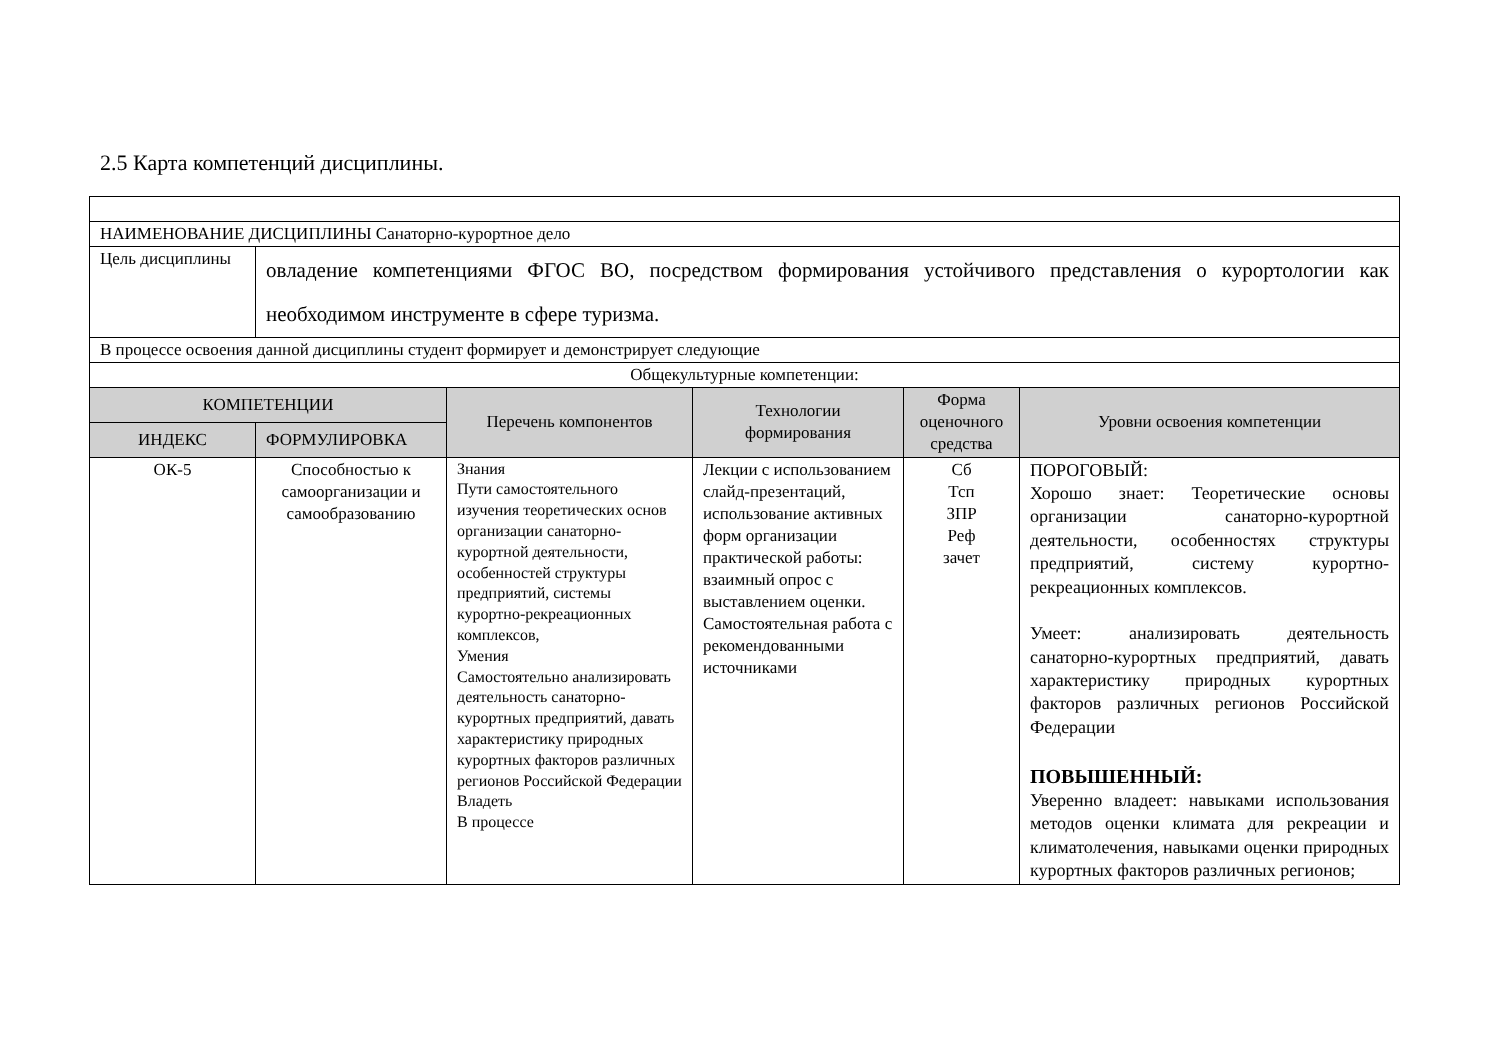2.5 Карта компетенций дисциплины.
| НАИМЕНОВАНИЕ ДИСЦИПЛИНЫ Санаторно-курортное дело | | | | | |
| Цель дисциплины | овладение компетенциями ФГОС ВО, посредством формирования устойчивого представления о курортологии как необходимом инструменте в сфере туризма. | | | | |
| В процессе освоения данной дисциплины студент формирует и демонстрирует следующие | | | | | |
| Общекультурные компетенции: | | | | | |
| КОМПЕТЕНЦИИ | | Перечень компонентов | Технологии формирования | Форма оценочного средства | Уровни освоения компетенции |
| ИНДЕКС | ФОРМУЛИРОВКА | | | | |
| ОК-5 | Способностью к самоорганизации и самообразованию | Знания Пути самостоятельного изучения теоретических основ организации санаторно-курортной деятельности, особенностей структуры предприятий, системы курортно-рекреационных комплексов, Умения Самостоятельно анализировать деятельность санаторно-курортных предприятий, давать характеристику природных курортных факторов различных регионов Российской Федерации Владеть В процессе | Лекции с использованием слайд-презентаций, использование активных форм организации практической работы: взаимный опрос с выставлением оценки. Самостоятельная работа с рекомендованными источниками | Сб Тсп ЗПР Реф зачет | ПОРОГОВЫЙ: Хорошо знает: Теоретические основы организации санаторно-курортной деятельности, особенностях структуры предприятий, систему курортно-рекреационных комплексов. Умеет: анализировать деятельность санаторно-курортных предприятий, давать характеристику природных курортных факторов различных регионов Российской Федерации ПОВЫШЕННЫЙ: Уверенно владеет: навыками использования методов оценки климата для рекреации и климатолечения, навыками оценки природных курортных факторов различных регионов; |